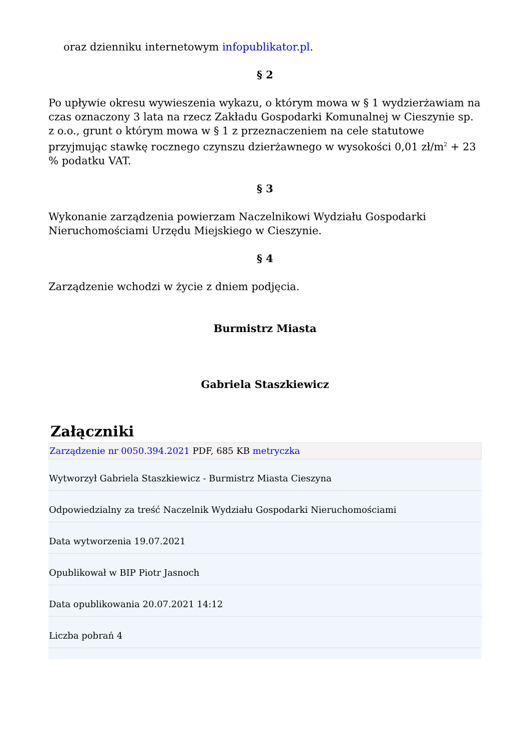oraz dzienniku internetowym infopublikator.pl.
§ 2
Po upływie okresu wywieszenia wykazu, o którym mowa w § 1 wydzierżawiam na czas oznaczony 3 lata na rzecz Zakładu Gospodarki Komunalnej w Cieszynie sp. z o.o., grunt o którym mowa w § 1 z przeznaczeniem na cele statutowe przyjmując stawkę rocznego czynszu dzierżawnego w wysokości 0,01 zł/m<sup>2</sup> + 23 % podatku VAT.
§ 3
Wykonanie zarządzenia powierzam Naczelnikowi Wydziału Gospodarki Nieruchomościami Urzędu Miejskiego w Cieszynie.
§ 4
Zarządzenie wchodzi w życie z dniem podjęcia.
Burmistrz Miasta
Gabriela Staszkiewicz
Załączniki
Zarządzenie nr 0050.394.2021 PDF, 685 KB metryczka
Wytworzył Gabriela Staszkiewicz - Burmistrz Miasta Cieszyna
Odpowiedzialny za treść Naczelnik Wydziału Gospodarki Nieruchomościami
Data wytworzenia 19.07.2021
Opublikował w BIP Piotr Jasnoch
Data opublikowania 20.07.2021 14:12
Liczba pobrań 4